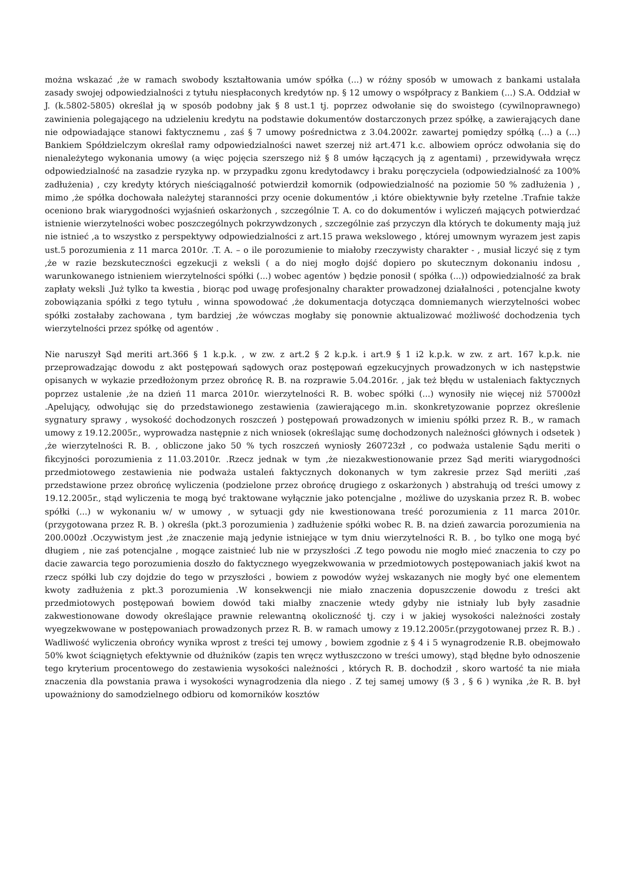można wskazać ,że w ramach swobody kształtowania umów spółka (...) w różny sposób w umowach z bankami ustalała zasady swojej odpowiedzialności z tytułu niespłaconych kredytów np. § 12 umowy o współpracy z Bankiem (...) S.A. Oddział w J. (k.5802-5805) określał ją w sposób podobny jak § 8 ust.1 tj. poprzez odwołanie się do swoistego (cywilnoprawnego) zawinienia polegającego na udzieleniu kredytu na podstawie dokumentów dostarczonych przez spółkę, a zawierających dane nie odpowiadające stanowi faktycznemu , zaś § 7 umowy pośrednictwa z 3.04.2002r. zawartej pomiędzy spółką (...) a (...) Bankiem Spółdzielczym określał ramy odpowiedzialności nawet szerzej niż art.471 k.c. albowiem oprócz odwołania się do nienależytego wykonania umowy (a więc pojęcia szerszego niż § 8 umów łączących ją z agentami) , przewidywała wręcz odpowiedzialność na zasadzie ryzyka np. w przypadku zgonu kredytodawcy i braku poręczyciela (odpowiedzialność za 100% zadłużenia) , czy kredyty których nieściągalność potwierdził komornik (odpowiedzialność na poziomie 50 % zadłużenia ) , mimo ,że spółka dochowała należytej staranności przy ocenie dokumentów ,i które obiektywnie były rzetelne .Trafnie także oceniono brak wiarygodności wyjaśnień oskarżonych , szczególnie T. A. co do dokumentów i wyliczeń mających potwierdzać istnienie wierzytelności wobec poszczególnych pokrzywdzonych , szczególnie zaś przyczyn dla których te dokumenty mają już nie istnieć ,a to wszystko z perspektywy odpowiedzialności z art.15 prawa wekslowego , której umownym wyrazem jest zapis ust.5 porozumienia z 11 marca 2010r. .T. A. – o ile porozumienie to miałoby rzeczywisty charakter - , musiał liczyć się z tym ,że w razie bezskuteczności egzekucji z weksli ( a do niej mogło dojść dopiero po skutecznym dokonaniu indosu , warunkowanego istnieniem wierzytelności spółki (...) wobec agentów ) będzie ponosił ( spółka (...)) odpowiedzialność za brak zapłaty weksli .Już tylko ta kwestia , biorąc pod uwagę profesjonalny charakter prowadzonej działalności , potencjalne kwoty zobowiązania spółki z tego tytułu , winna spowodować ,że dokumentacja dotycząca domniemanych wierzytelności wobec spółki zostałaby zachowana , tym bardziej ,że wówczas mogłaby się ponownie aktualizować możliwość dochodzenia tych wierzytelności przez spółkę od agentów .
Nie naruszył Sąd meriti art.366 § 1 k.p.k. , w zw. z art.2 § 2 k.p.k. i art.9 § 1 i2 k.p.k. w zw. z art. 167 k.p.k. nie przeprowadzając dowodu z akt postępowań sądowych oraz postępowań egzekucyjnych prowadzonych w ich następstwie opisanych w wykazie przedłożonym przez obrońcę R. B. na rozprawie 5.04.2016r. , jak też błędu w ustaleniach faktycznych poprzez ustalenie ,że na dzień 11 marca 2010r. wierzytelności R. B. wobec spółki (...) wynosiły nie więcej niż 57000zł .Apelujący, odwołując się do przedstawionego zestawienia (zawierającego m.in. skonkretyzowanie poprzez określenie sygnatury sprawy , wysokość dochodzonych roszczeń ) postępowań prowadzonych w imieniu spółki przez R. B., w ramach umowy z 19.12.2005r., wyprowadza następnie z nich wniosek (określając sumę dochodzonych należności głównych i odsetek ) ,że wierzytelności R. B. , obliczone jako 50 % tych roszczeń wyniosły 260723zł , co podważa ustalenie Sądu meriti o fikcyjności porozumienia z 11.03.2010r. .Rzecz jednak w tym ,że niezakwestionowanie przez Sąd meriti wiarygodności przedmiotowego zestawienia nie podważa ustaleń faktycznych dokonanych w tym zakresie przez Sąd meriiti ,zaś przedstawione przez obrońcę wyliczenia (podzielone przez obrońcę drugiego z oskarżonych ) abstrahują od treści umowy z 19.12.2005r., stąd wyliczenia te mogą być traktowane wyłącznie jako potencjalne , możliwe do uzyskania przez R. B. wobec spółki (...) w wykonaniu w/ w umowy , w sytuacji gdy nie kwestionowana treść porozumienia z 11 marca 2010r. (przygotowana przez R. B. ) określa (pkt.3 porozumienia ) zadłużenie spółki wobec R. B. na dzień zawarcia porozumienia na 200.000zł .Oczywistym jest ,że znaczenie mają jedynie istniejące w tym dniu wierzytelności R. B. , bo tylko one mogą być długiem , nie zaś potencjalne , mogące zaistnieć lub nie w przyszłości .Z tego powodu nie mogło mieć znaczenia to czy po dacie zawarcia tego porozumienia doszło do faktycznego wyegzekwowania w przedmiotowych postępowaniach jakiś kwot na rzecz spółki lub czy dojdzie do tego w przyszłości , bowiem z powodów wyżej wskazanych nie mogły być one elementem kwoty zadłużenia z pkt.3 porozumienia .W konsekwencji nie miało znaczenia dopuszczenie dowodu z treści akt przedmiotowych postępowań bowiem dowód taki miałby znaczenie wtedy gdyby nie istniały lub były zasadnie zakwestionowane dowody określające prawnie relewantną okoliczność tj. czy i w jakiej wysokości należności zostały wyegzekwowane w postępowaniach prowadzonych przez R. B. w ramach umowy z 19.12.2005r.(przygotowanej przez R. B.) . Wadliwość wyliczenia obrońcy wynika wprost z treści tej umowy , bowiem zgodnie z § 4 i 5 wynagrodzenie R.B. obejmowało 50% kwot ściągniętych efektywnie od dłużników (zapis ten wręcz wytłuszczono w treści umowy), stąd błędne było odnoszenie tego kryterium procentowego do zestawienia wysokości należności , których R. B. dochodził , skoro wartość ta nie miała znaczenia dla powstania prawa i wysokości wynagrodzenia dla niego . Z tej samej umowy (§ 3 , § 6 ) wynika ,że R. B. był upoważniony do samodzielnego odbioru od komorników kosztów